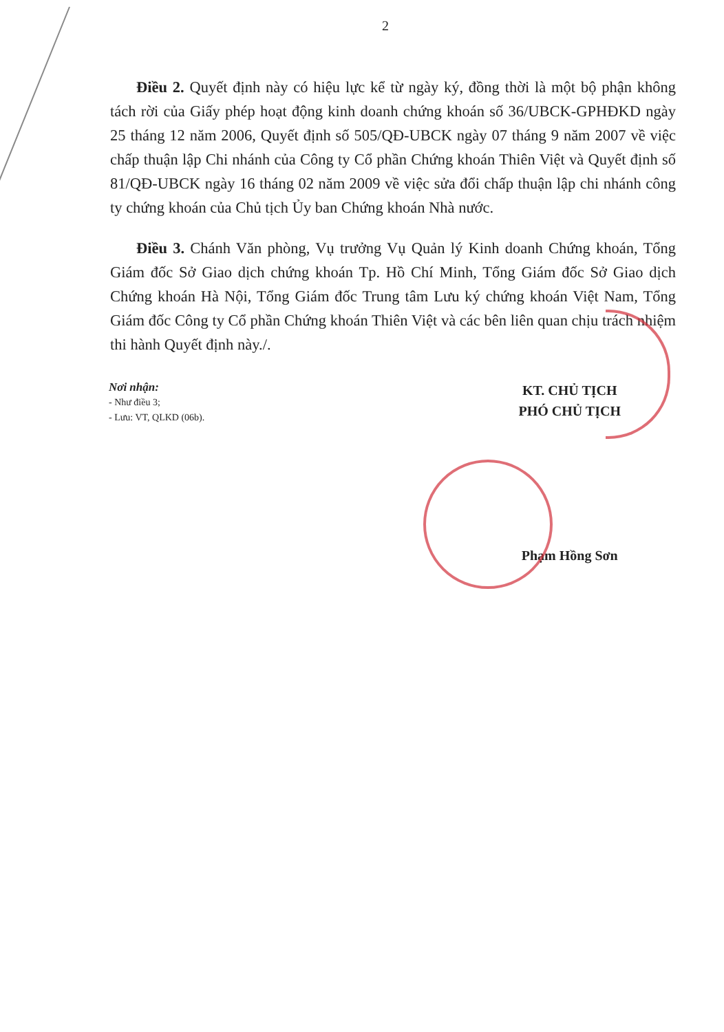2
Điều 2. Quyết định này có hiệu lực kể từ ngày ký, đồng thời là một bộ phận không tách rời của Giấy phép hoạt động kinh doanh chứng khoán số 36/UBCK-GPHĐKD ngày 25 tháng 12 năm 2006, Quyết định số 505/QĐ-UBCK ngày 07 tháng 9 năm 2007 về việc chấp thuận lập Chi nhánh của Công ty Cổ phần Chứng khoán Thiên Việt và Quyết định số 81/QĐ-UBCK ngày 16 tháng 02 năm 2009 về việc sửa đổi chấp thuận lập chi nhánh công ty chứng khoán của Chủ tịch Ủy ban Chứng khoán Nhà nước.
Điều 3. Chánh Văn phòng, Vụ trưởng Vụ Quản lý Kinh doanh Chứng khoán, Tổng Giám đốc Sở Giao dịch chứng khoán Tp. Hồ Chí Minh, Tổng Giám đốc Sở Giao dịch Chứng khoán Hà Nội, Tổng Giám đốc Trung tâm Lưu ký chứng khoán Việt Nam, Tổng Giám đốc Công ty Cổ phần Chứng khoán Thiên Việt và các bên liên quan chịu trách nhiệm thi hành Quyết định này./.
Nơi nhận:
- Như điều 3;
- Lưu: VT, QLKD (06b).
KT. CHỦ TỊCH
PHÓ CHỦ TỊCH
Phạm Hồng Sơn